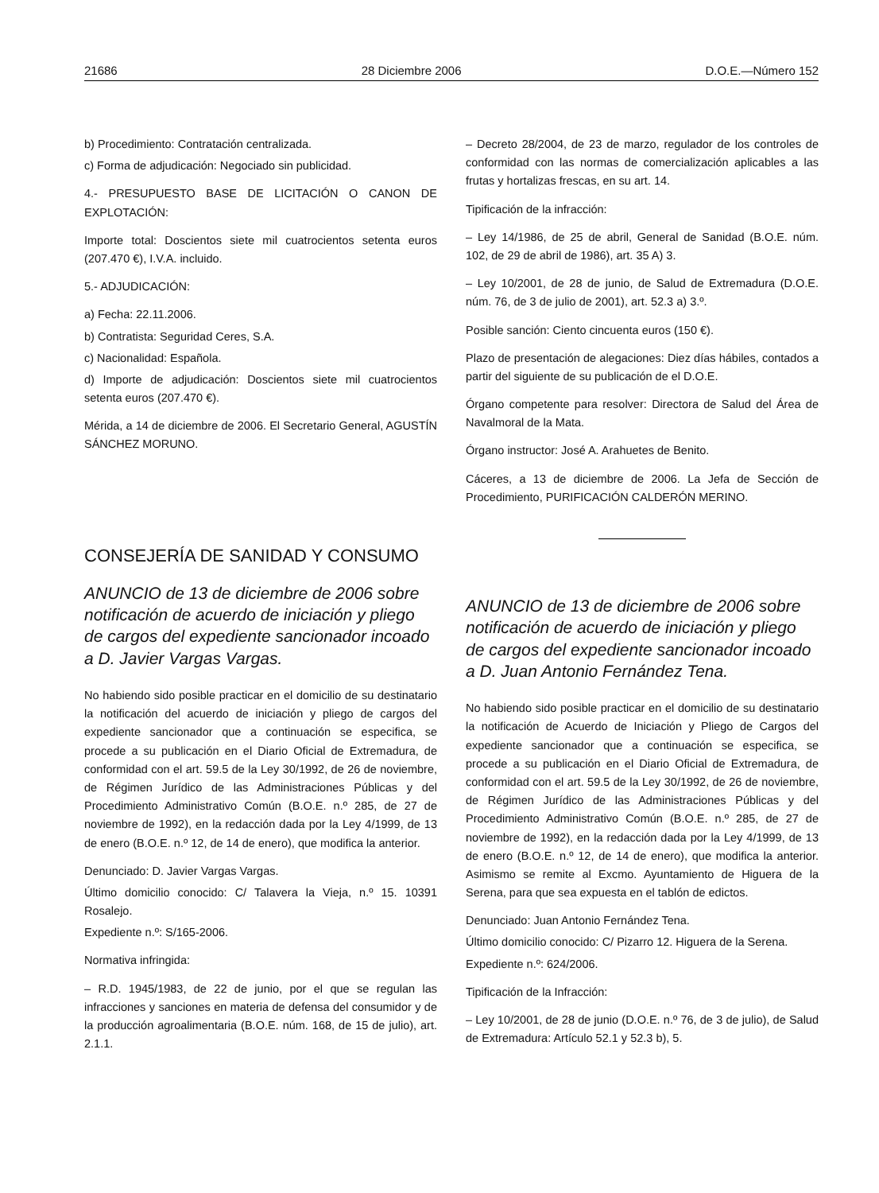21686 28 Diciembre 2006 D.O.E.—Número 152
b) Procedimiento: Contratación centralizada.
c) Forma de adjudicación: Negociado sin publicidad.
4.- PRESUPUESTO BASE DE LICITACIÓN O CANON DE EXPLOTACIÓN:
Importe total: Doscientos siete mil cuatrocientos setenta euros (207.470 €), I.V.A. incluido.
5.- ADJUDICACIÓN:
a) Fecha: 22.11.2006.
b) Contratista: Seguridad Ceres, S.A.
c) Nacionalidad: Española.
d) Importe de adjudicación: Doscientos siete mil cuatrocientos setenta euros (207.470 €).
Mérida, a 14 de diciembre de 2006. El Secretario General, AGUSTÍN SÁNCHEZ MORUNO.
CONSEJERÍA DE SANIDAD Y CONSUMO
ANUNCIO de 13 de diciembre de 2006 sobre notificación de acuerdo de iniciación y pliego de cargos del expediente sancionador incoado a D. Javier Vargas Vargas.
No habiendo sido posible practicar en el domicilio de su destinatario la notificación del acuerdo de iniciación y pliego de cargos del expediente sancionador que a continuación se especifica, se procede a su publicación en el Diario Oficial de Extremadura, de conformidad con el art. 59.5 de la Ley 30/1992, de 26 de noviembre, de Régimen Jurídico de las Administraciones Públicas y del Procedimiento Administrativo Común (B.O.E. n.º 285, de 27 de noviembre de 1992), en la redacción dada por la Ley 4/1999, de 13 de enero (B.O.E. n.º 12, de 14 de enero), que modifica la anterior.
Denunciado: D. Javier Vargas Vargas.
Último domicilio conocido: C/ Talavera la Vieja, n.º 15. 10391 Rosalejo.
Expediente n.º: S/165-2006.
Normativa infringida:
– R.D. 1945/1983, de 22 de junio, por el que se regulan las infracciones y sanciones en materia de defensa del consumidor y de la producción agroalimentaria (B.O.E. núm. 168, de 15 de julio), art. 2.1.1.
– Decreto 28/2004, de 23 de marzo, regulador de los controles de conformidad con las normas de comercialización aplicables a las frutas y hortalizas frescas, en su art. 14.
Tipificación de la infracción:
– Ley 14/1986, de 25 de abril, General de Sanidad (B.O.E. núm. 102, de 29 de abril de 1986), art. 35 A) 3.
– Ley 10/2001, de 28 de junio, de Salud de Extremadura (D.O.E. núm. 76, de 3 de julio de 2001), art. 52.3 a) 3.º.
Posible sanción: Ciento cincuenta euros (150 €).
Plazo de presentación de alegaciones: Diez días hábiles, contados a partir del siguiente de su publicación de el D.O.E.
Órgano competente para resolver: Directora de Salud del Área de Navalmoral de la Mata.
Órgano instructor: José A. Arahuetes de Benito.
Cáceres, a 13 de diciembre de 2006. La Jefa de Sección de Procedimiento, PURIFICACIÓN CALDERÓN MERINO.
ANUNCIO de 13 de diciembre de 2006 sobre notificación de acuerdo de iniciación y pliego de cargos del expediente sancionador incoado a D. Juan Antonio Fernández Tena.
No habiendo sido posible practicar en el domicilio de su destinatario la notificación de Acuerdo de Iniciación y Pliego de Cargos del expediente sancionador que a continuación se especifica, se procede a su publicación en el Diario Oficial de Extremadura, de conformidad con el art. 59.5 de la Ley 30/1992, de 26 de noviembre, de Régimen Jurídico de las Administraciones Públicas y del Procedimiento Administrativo Común (B.O.E. n.º 285, de 27 de noviembre de 1992), en la redacción dada por la Ley 4/1999, de 13 de enero (B.O.E. n.º 12, de 14 de enero), que modifica la anterior. Asimismo se remite al Excmo. Ayuntamiento de Higuera de la Serena, para que sea expuesta en el tablón de edictos.
Denunciado: Juan Antonio Fernández Tena.
Último domicilio conocido: C/ Pizarro 12. Higuera de la Serena.
Expediente n.º: 624/2006.
Tipificación de la Infracción:
– Ley 10/2001, de 28 de junio (D.O.E. n.º 76, de 3 de julio), de Salud de Extremadura: Artículo 52.1 y 52.3 b), 5.